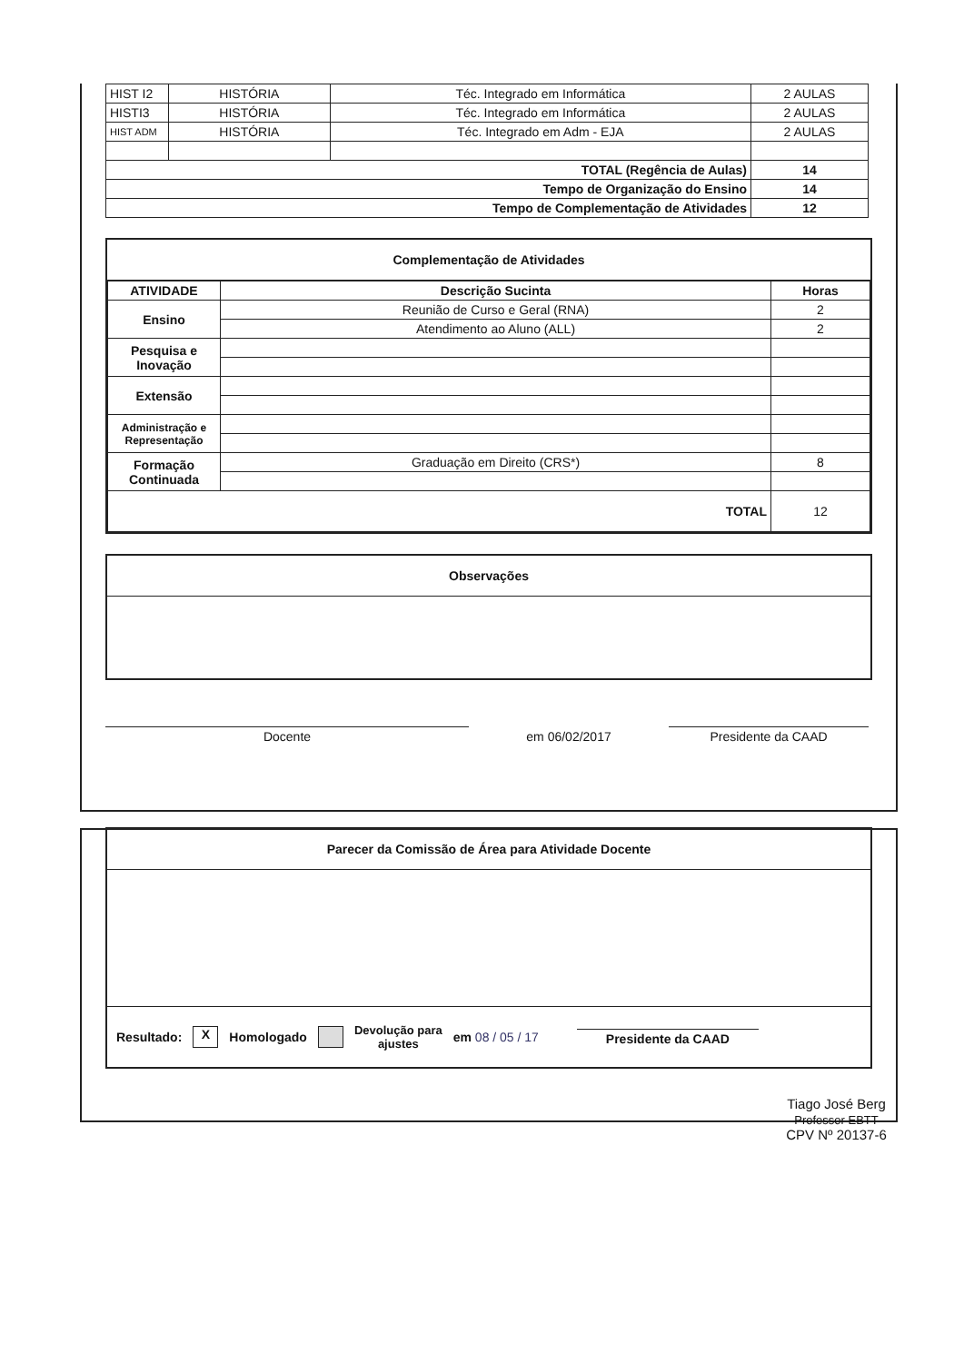| HIST I2 | HISTÓRIA | Téc. Integrado em Informática | 2 AULAS |
| HISTI3 | HISTÓRIA | Téc. Integrado em Informática | 2 AULAS |
| HIST ADM | HISTÓRIA | Téc. Integrado em Adm - EJA | 2 AULAS |
| TOTAL (Regência de Aulas) | | | 14 |
| Tempo de Organização do Ensino | | | 14 |
| Tempo de Complementação de Atividades | | | 12 |
Complementação de Atividades
| ATIVIDADE | Descrição Sucinta | Horas |
| --- | --- | --- |
| Ensino | Reunião de Curso e Geral (RNA) | 2 |
| | Atendimento ao Aluno (ALL) | 2 |
| Pesquisa e Inovação | | |
| Extensão | | |
| Administração e Representação | | |
| Formação Continuada | Graduação em Direito (CRS*) | 8 |
| TOTAL | | 12 |
Observações
Docente
em 06/02/2017
Presidente da CAAD
Parecer da Comissão de Área para Atividade Docente
Resultado: X Homologado Devolução para
ajustes em 08 / 05 / 17 Presidente da CAAD
Tiago José Berg
Professor EBTT
CPV Nº 20137-6